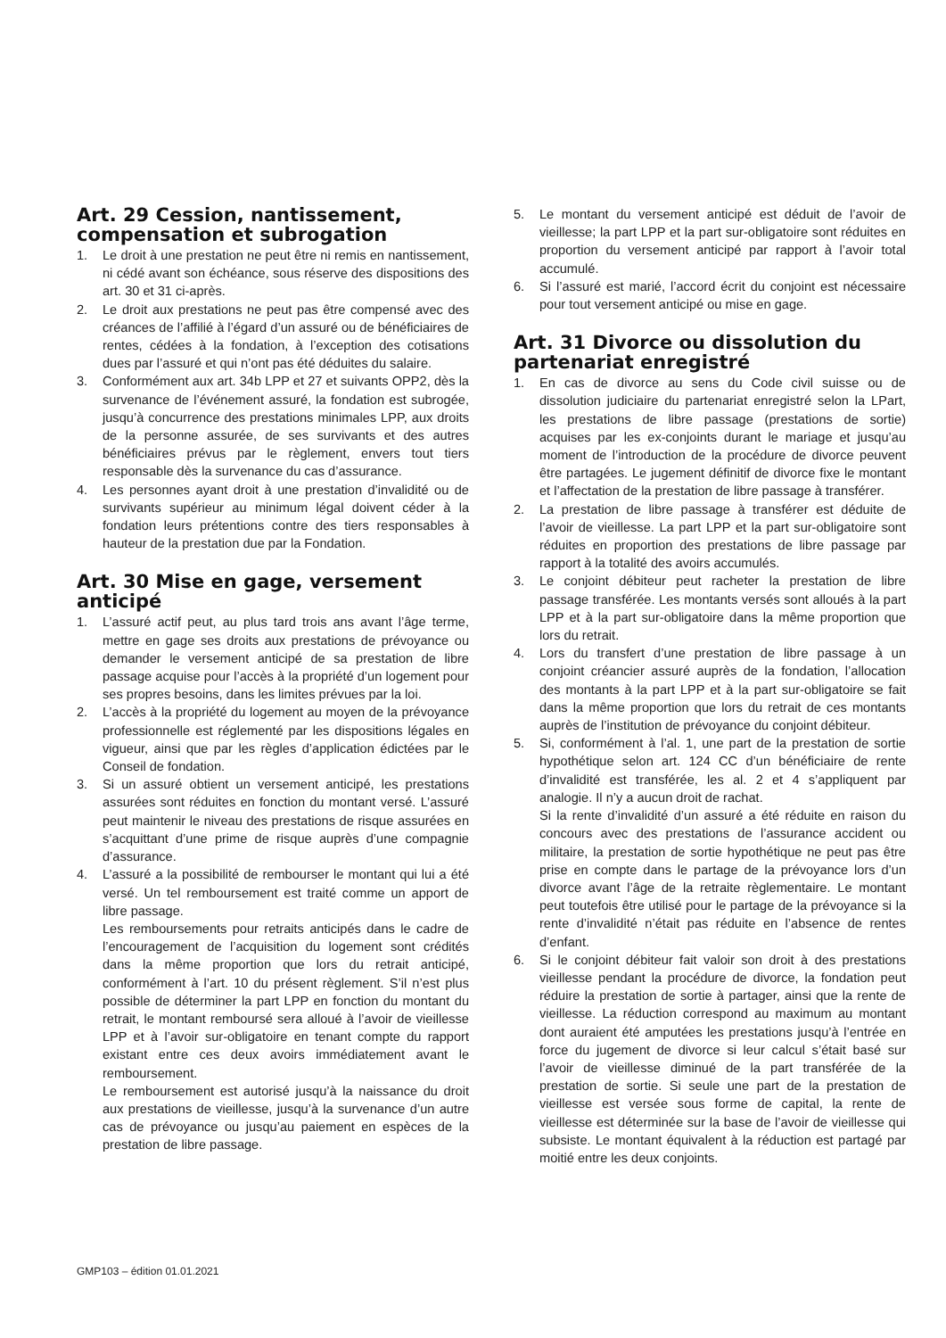Art. 29 Cession, nantissement, compensation et subrogation
1. Le droit à une prestation ne peut être ni remis en nantissement, ni cédé avant son échéance, sous réserve des dispositions des art. 30 et 31 ci-après.
2. Le droit aux prestations ne peut pas être compensé avec des créances de l’affilié à l’égard d’un assuré ou de bénéficiaires de rentes, cédées à la fondation, à l’exception des cotisations dues par l’assuré et qui n’ont pas été déduites du salaire.
3. Conformément aux art. 34b LPP et 27 et suivants OPP2, dès la survenance de l’événement assuré, la fondation est subrogée, jusqu’à concurrence des prestations minimales LPP, aux droits de la personne assurée, de ses survivants et des autres bénéficiaires prévus par le règlement, envers tout tiers responsable dès la survenance du cas d’assurance.
4. Les personnes ayant droit à une prestation d’invalidité ou de survivants supérieur au minimum légal doivent céder à la fondation leurs prétentions contre des tiers responsables à hauteur de la prestation due par la Fondation.
Art. 30 Mise en gage, versement anticipé
1. L’assuré actif peut, au plus tard trois ans avant l’âge terme, mettre en gage ses droits aux prestations de prévoyance ou demander le versement anticipé de sa prestation de libre passage acquise pour l’accès à la propriété d’un logement pour ses propres besoins, dans les limites prévues par la loi.
2. L’accès à la propriété du logement au moyen de la prévoyance professionnelle est réglementé par les dispositions légales en vigueur, ainsi que par les règles d’application édictées par le Conseil de fondation.
3. Si un assuré obtient un versement anticipé, les prestations assurées sont réduites en fonction du montant versé. L’assuré peut maintenir le niveau des prestations de risque assurées en s’acquittant d’une prime de risque auprès d’une compagnie d’assurance.
4. L’assuré a la possibilité de rembourser le montant qui lui a été versé. Un tel remboursement est traité comme un apport de libre passage.
Les remboursements pour retraits anticipés dans le cadre de l’encouragement de l’acquisition du logement sont crédités dans la même proportion que lors du retrait anticipé, conformément à l’art. 10 du présent règlement. S’il n’est plus possible de déterminer la part LPP en fonction du montant du retrait, le montant remboursé sera alloué à l’avoir de vieillesse LPP et à l’avoir sur-obligatoire en tenant compte du rapport existant entre ces deux avoirs immédiatement avant le remboursement.
Le remboursement est autorisé jusqu’à la naissance du droit aux prestations de vieillesse, jusqu’à la survenance d’un autre cas de prévoyance ou jusqu’au paiement en espèces de la prestation de libre passage.
5. Le montant du versement anticipé est déduit de l’avoir de vieillesse; la part LPP et la part sur-obligatoire sont réduites en proportion du versement anticipé par rapport à l’avoir total accumulé.
6. Si l’assuré est marié, l’accord écrit du conjoint est nécessaire pour tout versement anticipé ou mise en gage.
Art. 31 Divorce ou dissolution du partenariat enregistré
1. En cas de divorce au sens du Code civil suisse ou de dissolution judiciaire du partenariat enregistré selon la LPart, les prestations de libre passage (prestations de sortie) acquises par les ex-conjoints durant le mariage et jusqu’au moment de l’introduction de la procédure de divorce peuvent être partagées. Le jugement définitif de divorce fixe le montant et l’affectation de la prestation de libre passage à transférer.
2. La prestation de libre passage à transférer est déduite de l’avoir de vieillesse. La part LPP et la part sur-obligatoire sont réduites en proportion des prestations de libre passage par rapport à la totalité des avoirs accumulés.
3. Le conjoint débiteur peut racheter la prestation de libre passage transférée. Les montants versés sont alloués à la part LPP et à la part sur-obligatoire dans la même proportion que lors du retrait.
4. Lors du transfert d’une prestation de libre passage à un conjoint créancier assuré auprès de la fondation, l’allocation des montants à la part LPP et à la part sur-obligatoire se fait dans la même proportion que lors du retrait de ces montants auprès de l’institution de prévoyance du conjoint débiteur.
5. Si, conformément à l’al. 1, une part de la prestation de sortie hypothétique selon art. 124 CC d’un bénéficiaire de rente d’invalidité est transférée, les al. 2 et 4 s’appliquent par analogie. Il n’y a aucun droit de rachat.
Si la rente d’invalidité d’un assuré a été réduite en raison du concours avec des prestations de l’assurance accident ou militaire, la prestation de sortie hypothétique ne peut pas être prise en compte dans le partage de la prévoyance lors d’un divorce avant l’âge de la retraite règlementaire. Le montant peut toutefois être utilisé pour le partage de la prévoyance si la rente d’invalidité n’était pas réduite en l’absence de rentes d’enfant.
6. Si le conjoint débiteur fait valoir son droit à des prestations vieillesse pendant la procédure de divorce, la fondation peut réduire la prestation de sortie à partager, ainsi que la rente de vieillesse. La réduction correspond au maximum au montant dont auraient été amputées les prestations jusqu’à l’entrée en force du jugement de divorce si leur calcul s’était basé sur l’avoir de vieillesse diminué de la part transférée de la prestation de sortie. Si seule une part de la prestation de vieillesse est versée sous forme de capital, la rente de vieillesse est déterminée sur la base de l’avoir de vieillesse qui subsiste. Le montant équivalent à la réduction est partagé par moitié entre les deux conjoints.
GMP103 – édition 01.01.2021